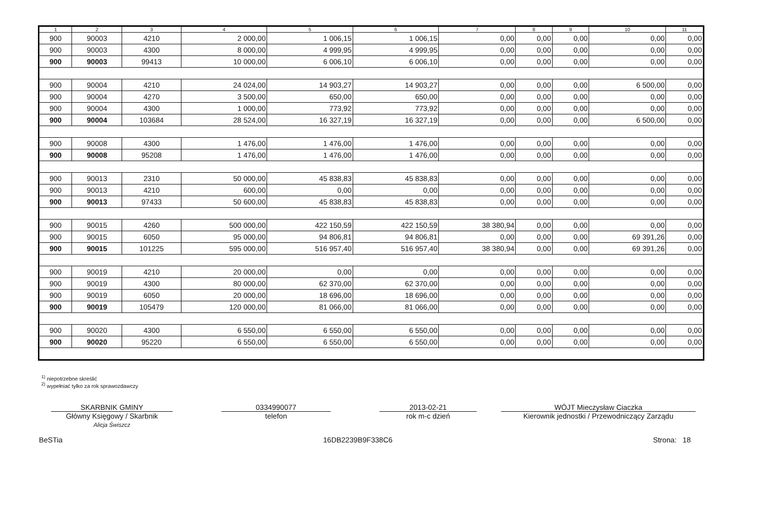| 1 | 2 | 3 | 4 | 5 | 6 | 7 | 8 | 9 | 10 | 11 |
| --- | --- | --- | --- | --- | --- | --- | --- | --- | --- | --- |
| 900 | 90003 | 4210 | 2 000,00 | 1 006,15 | 1 006,15 | 0,00 | 0,00 | 0,00 | 0,00 | 0,00 |
| 900 | 90003 | 4300 | 8 000,00 | 4 999,95 | 4 999,95 | 0,00 | 0,00 | 0,00 | 0,00 | 0,00 |
| 900 | 90003 | 99413 | 10 000,00 | 6 006,10 | 6 006,10 | 0,00 | 0,00 | 0,00 | 0,00 | 0,00 |
| 900 | 90004 | 4210 | 24 024,00 | 14 903,27 | 14 903,27 | 0,00 | 0,00 | 0,00 | 6 500,00 | 0,00 |
| 900 | 90004 | 4270 | 3 500,00 | 650,00 | 650,00 | 0,00 | 0,00 | 0,00 | 0,00 | 0,00 |
| 900 | 90004 | 4300 | 1 000,00 | 773,92 | 773,92 | 0,00 | 0,00 | 0,00 | 0,00 | 0,00 |
| 900 | 90004 | 103684 | 28 524,00 | 16 327,19 | 16 327,19 | 0,00 | 0,00 | 0,00 | 6 500,00 | 0,00 |
| 900 | 90008 | 4300 | 1 476,00 | 1 476,00 | 1 476,00 | 0,00 | 0,00 | 0,00 | 0,00 | 0,00 |
| 900 | 90008 | 95208 | 1 476,00 | 1 476,00 | 1 476,00 | 0,00 | 0,00 | 0,00 | 0,00 | 0,00 |
| 900 | 90013 | 2310 | 50 000,00 | 45 838,83 | 45 838,83 | 0,00 | 0,00 | 0,00 | 0,00 | 0,00 |
| 900 | 90013 | 4210 | 600,00 | 0,00 | 0,00 | 0,00 | 0,00 | 0,00 | 0,00 | 0,00 |
| 900 | 90013 | 97433 | 50 600,00 | 45 838,83 | 45 838,83 | 0,00 | 0,00 | 0,00 | 0,00 | 0,00 |
| 900 | 90015 | 4260 | 500 000,00 | 422 150,59 | 422 150,59 | 38 380,94 | 0,00 | 0,00 | 0,00 | 0,00 |
| 900 | 90015 | 6050 | 95 000,00 | 94 806,81 | 94 806,81 | 0,00 | 0,00 | 0,00 | 69 391,26 | 0,00 |
| 900 | 90015 | 101225 | 595 000,00 | 516 957,40 | 516 957,40 | 38 380,94 | 0,00 | 0,00 | 69 391,26 | 0,00 |
| 900 | 90019 | 4210 | 20 000,00 | 0,00 | 0,00 | 0,00 | 0,00 | 0,00 | 0,00 | 0,00 |
| 900 | 90019 | 4300 | 80 000,00 | 62 370,00 | 62 370,00 | 0,00 | 0,00 | 0,00 | 0,00 | 0,00 |
| 900 | 90019 | 6050 | 20 000,00 | 18 696,00 | 18 696,00 | 0,00 | 0,00 | 0,00 | 0,00 | 0,00 |
| 900 | 90019 | 105479 | 120 000,00 | 81 066,00 | 81 066,00 | 0,00 | 0,00 | 0,00 | 0,00 | 0,00 |
| 900 | 90020 | 4300 | 6 550,00 | 6 550,00 | 6 550,00 | 0,00 | 0,00 | 0,00 | 0,00 | 0,00 |
| 900 | 90020 | 95220 | 6 550,00 | 6 550,00 | 6 550,00 | 0,00 | 0,00 | 0,00 | 0,00 | 0,00 |
<sup>1)</sup> niepotrzebne skreślić
<sup>2)</sup> wypełniać tylko za rok sprawozdawczy
SKARBNIK GMINY
Główny Księgowy / Skarbnik
Alicja Świszcz
0334990077
telefon
2013-02-21
rok m-c dzień
WÓJT Mieczysław Ciaczka
Kierownik jednostki / Przewodniczący Zarządu
BeSTia 16DB2239B9F338C6 Strona: 18